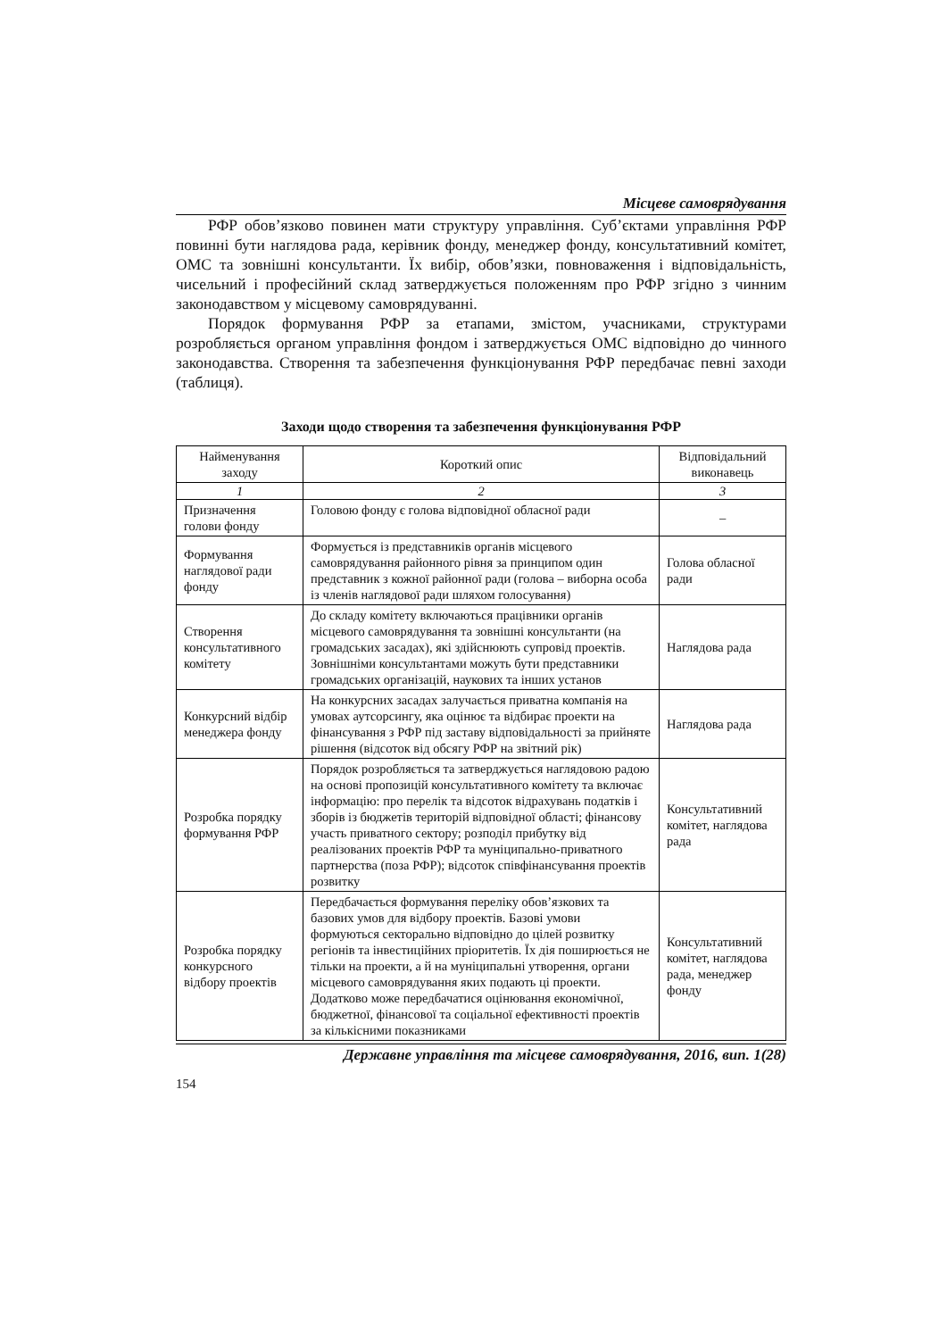Місцеве самоврядування
РФР обов’язково повинен мати структуру управління. Суб’єктами управління РФР повинні бути наглядова рада, керівник фонду, менеджер фонду, консультативний комітет, ОМС та зовнішні консультанти. Їх вибір, обов’язки, повноваження і відповідальність, чисельний і професійний склад затверджується положенням про РФР згідно з чинним законодавством у місцевому самоврядуванні.
Порядок формування РФР за етапами, змістом, учасниками, структурами розробляється органом управління фондом і затверджується ОМС відповідно до чинного законодавства. Створення та забезпечення функціонування РФР передбачає певні заходи (таблиця).
Заходи щодо створення та забезпечення функціонування РФР
| Найменування заходу | Короткий опис | Відповідальний виконавець |
| --- | --- | --- |
| 1 | 2 | 3 |
| Призначення голови фонду | Головою фонду є голова відповідної обласної ради | – |
| Формування наглядової ради фонду | Формується із представників органів місцевого самоврядування районного рівня за принципом один представник з кожної районної ради (голова – виборна особа із членів наглядової ради шляхом голосування) | Голова обласної ради |
| Створення консультативного комітету | До складу комітету включаються працівники органів місцевого самоврядування та зовнішні консультанти (на громадських засадах), які здійснюють супровід проектів. Зовнішніми консультантами можуть бути представники громадських організацій, наукових та інших установ | Наглядова рада |
| Конкурсний відбір менеджера фонду | На конкурсних засадах залучається приватна компанія на умовах аутсорсингу, яка оцінює та відбирає проекти на фінансування з РФР під заставу відповідальності за прийняте рішення (відсоток від обсягу РФР на звітний рік) | Наглядова рада |
| Розробка порядку формування РФР | Порядок розробляється та затверджується наглядовою радою на основі пропозицій консультативного комітету та включає інформацію: про перелік та відсоток відрахувань податків і зборів із бюджетів територій відповідної області; фінансову участь приватного сектору; розподіл прибутку від реалізованих проектів РФР та муніципально-приватного партнерства (поза РФР); відсоток співфінансування проектів розвитку | Консультативний комітет, наглядова рада |
| Розробка порядку конкурсного відбору проектів | Передбачається формування переліку обов’язкових та базових умов для відбору проектів. Базові умови формуються секторально відповідно до цілей розвитку регіонів та інвестиційних пріоритетів. Їх дія поширюється не тільки на проекти, а й на муніципальні утворення, органи місцевого самоврядування яких подають ці проекти. Додатково може передбачатися оцінювання економічної, бюджетної, фінансової та соціальної ефективності проектів за кількісними показниками | Консультативний комітет, наглядова рада, менеджер фонду |
Державне управління та місцеве самоврядування, 2016, вип. 1(28)
154